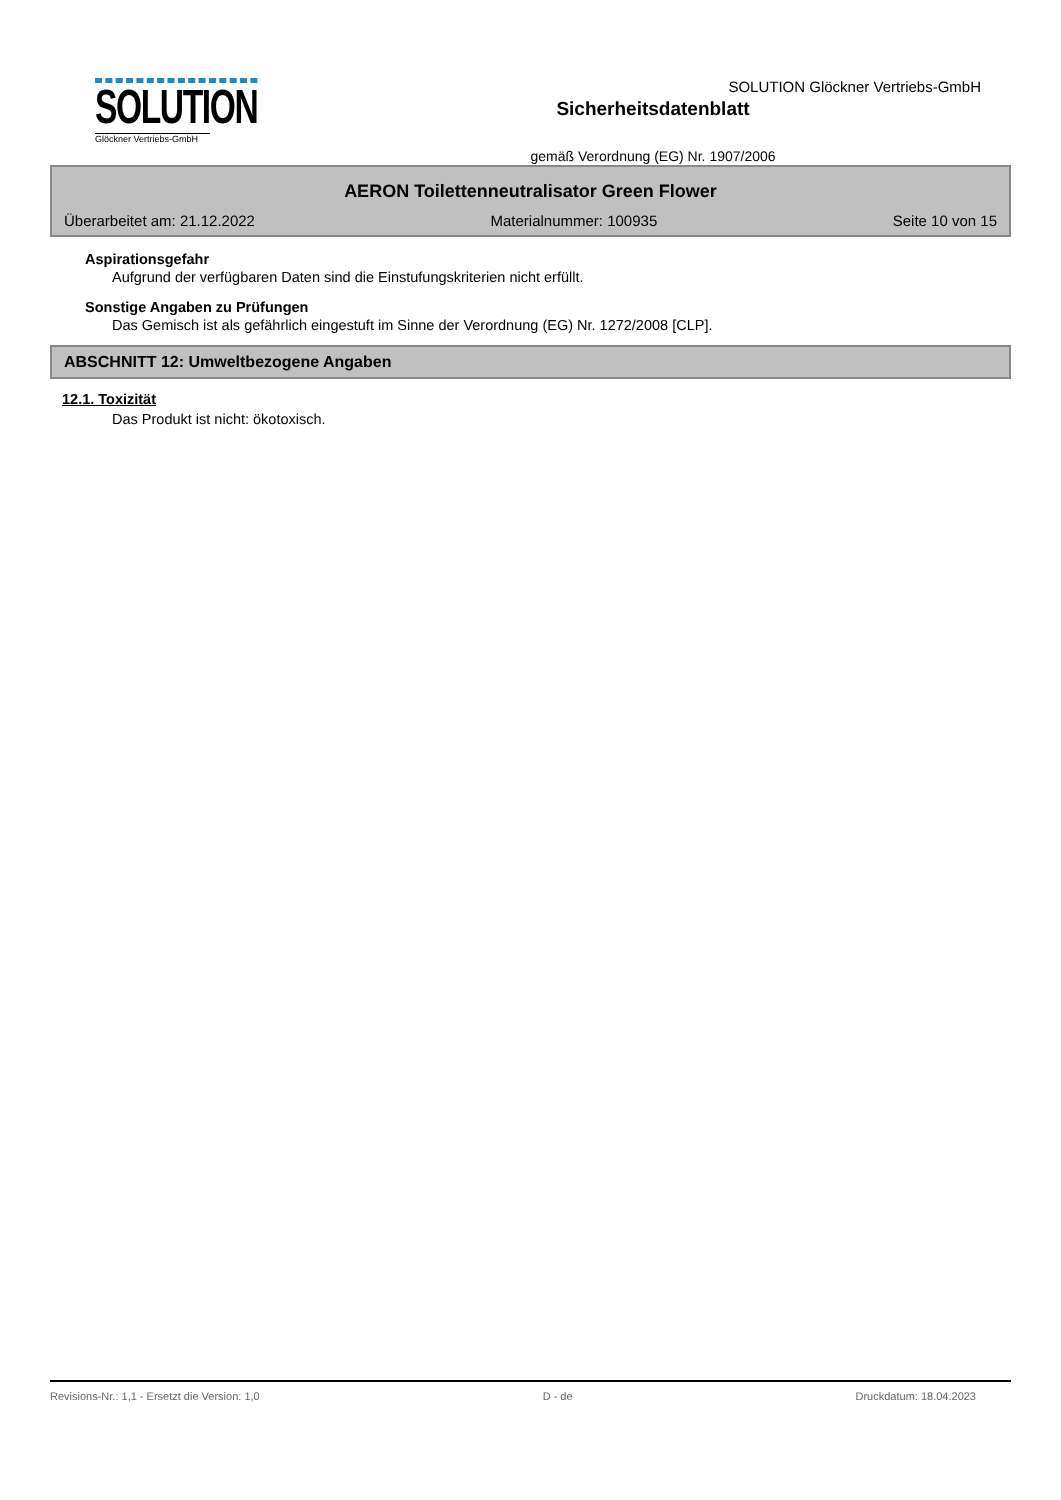SOLUTION
Glöckner Vertriebs-GmbH
Sicherheitsdatenblatt
gemäß Verordnung (EG) Nr. 1907/2006
SOLUTION Glöckner Vertriebs-GmbH
AERON Toilettenneutralisator Green Flower
Überarbeitet am: 21.12.2022 Materialnummer: 100935 Seite 10 von 15
Aspirationsgefahr
Aufgrund der verfügbaren Daten sind die Einstufungskriterien nicht erfüllt.
Sonstige Angaben zu Prüfungen
Das Gemisch ist als gefährlich eingestuft im Sinne der Verordnung (EG) Nr. 1272/2008 [CLP].
ABSCHNITT 12: Umweltbezogene Angaben
12.1. Toxizität
Das Produkt ist nicht: ökotoxisch.
Revisions-Nr.: 1,1 - Ersetzt die Version: 1,0 D - de Druckdatum: 18.04.2023